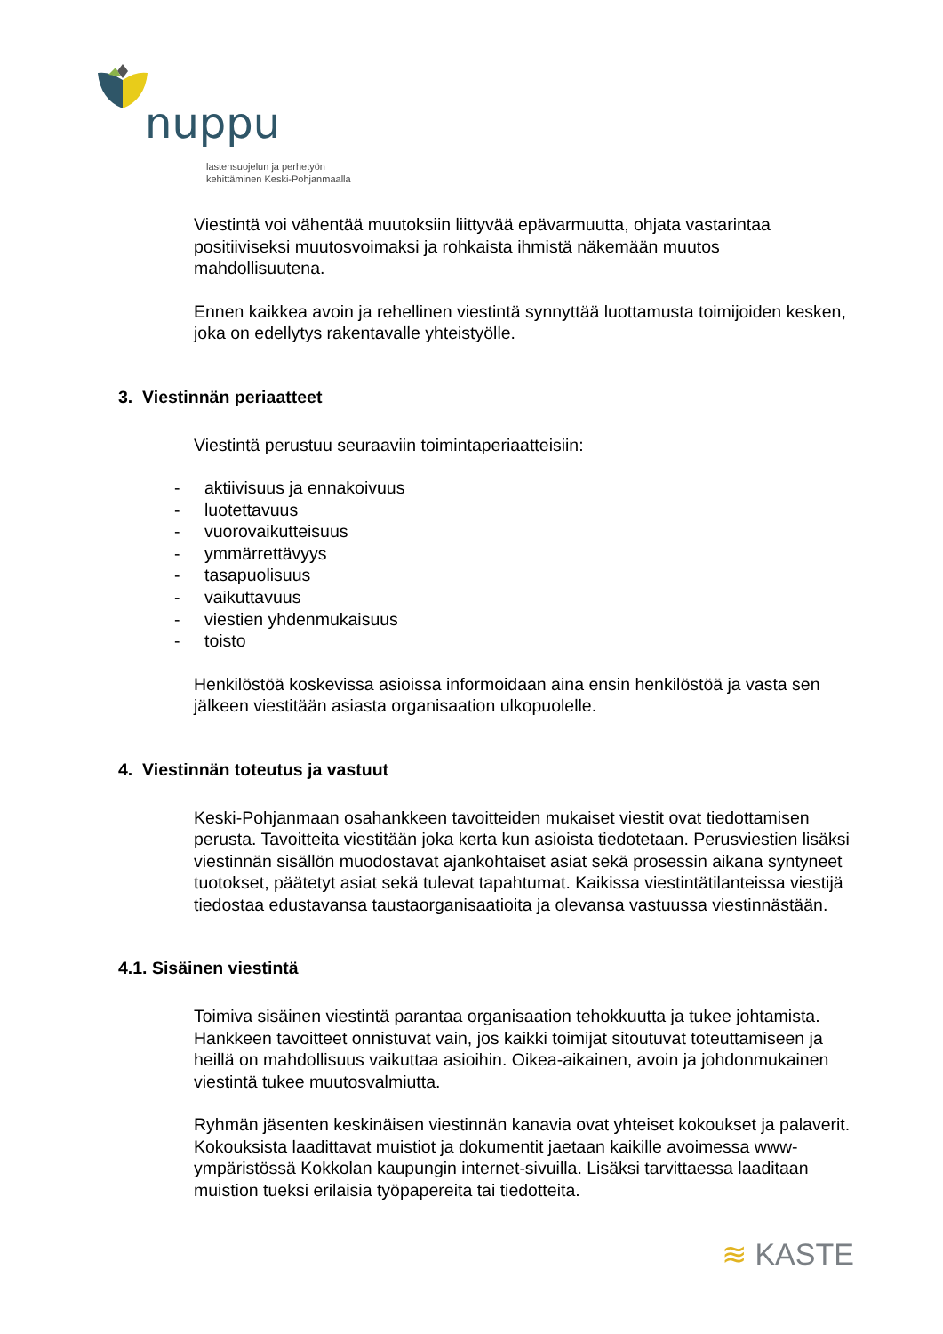nuppu
lastensuojelun ja perhetyön
kehittäminen Keski-Pohjanmaalla
Viestintä voi vähentää muutoksiin liittyvää epävarmuutta, ohjata vastarintaa positiiviseksi muutosvoimaksi ja rohkaista ihmistä näkemään muutos mahdollisuutena.
Ennen kaikkea avoin ja rehellinen viestintä synnyttää luottamusta toimijoiden kesken, joka on edellytys rakentavalle yhteistyölle.
3. Viestinnän periaatteet
Viestintä perustuu seuraaviin toimintaperiaatteisiin:
- aktiivisuus ja ennakoivuus
- luotettavuus
- vuorovaikutteisuus
- ymmärrettävyys
- tasapuolisuus
- vaikuttavuus
- viestien yhdenmukaisuus
- toisto
Henkilöstöä koskevissa asioissa informoidaan aina ensin henkilöstöä ja vasta sen jälkeen viestitään asiasta organisaation ulkopuolelle.
4. Viestinnän toteutus ja vastuut
Keski-Pohjanmaan osahankkeen tavoitteiden mukaiset viestit ovat tiedottamisen perusta. Tavoitteita viestitään joka kerta kun asioista tiedotetaan. Perusviestien lisäksi viestinnän sisällön muodostavat ajankohtaiset asiat sekä prosessin aikana syntyneet tuotokset, päätetyt asiat sekä tulevat tapahtumat. Kaikissa viestintätilanteissa viestijä tiedostaa edustavansa taustaorganisaatioita ja olevansa vastuussa viestinnästään.
4.1. Sisäinen viestintä
Toimiva sisäinen viestintä parantaa organisaation tehokkuutta ja tukee johtamista. Hankkeen tavoitteet onnistuvat vain, jos kaikki toimijat sitoutuvat toteuttamiseen ja heillä on mahdollisuus vaikuttaa asioihin. Oikea-aikainen, avoin ja johdonmukainen viestintä tukee muutosvalmiutta.
Ryhmän jäsenten keskinäisen viestinnän kanavia ovat yhteiset kokoukset ja palaverit. Kokouksista laadittavat muistiot ja dokumentit jaetaan kaikille avoimessa www-ympäristössä Kokkolan kaupungin internet-sivuilla. Lisäksi tarvittaessa laaditaan muistion tueksi erilaisia työpapereita tai tiedotteita.
≋ KASTE